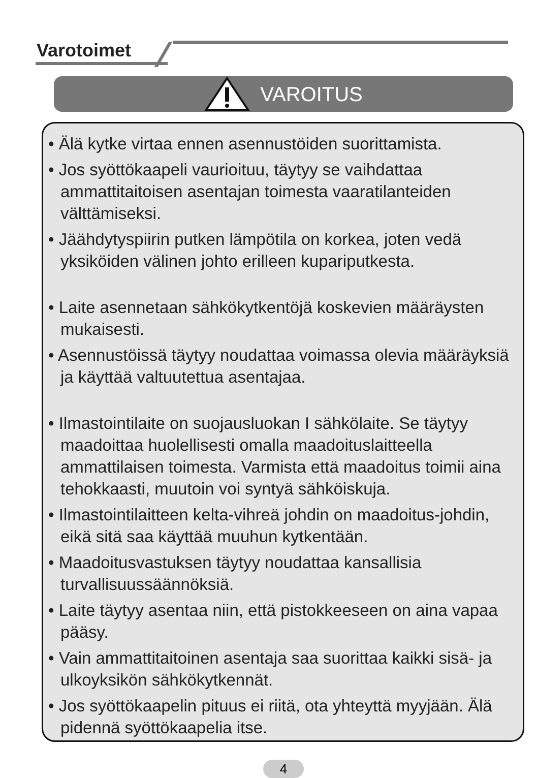Varotoimet
VAROITUS
• Älä kytke virtaa ennen asennustöiden suorittamista.
• Jos syöttökaapeli vaurioituu, täytyy se vaihdattaa ammattitaitoisen asentajan toimesta vaaratilanteiden välttämiseksi.
• Jäähdytyspiirin putken lämpötila on korkea, joten vedä yksiköiden välinen johto erilleen kupariputkesta.
• Laite asennetaan sähkökytkentöjä koskevien määräysten mukaisesti.
• Asennustöissä täytyy noudattaa voimassa olevia määräyksiä ja käyttää valtuutettua asentajaa.
• Ilmastointilaite on suojausluokan I sähkölaite. Se täytyy maadoittaa huolellisesti omalla maadoituslaitteella ammattilaisen toimesta. Varmista että maadoitus toimii aina tehokkaasti, muutoin voi syntyä sähköiskuja.
• Ilmastointilaitteen kelta-vihreä johdin on maadoitus-johdin, eikä sitä saa käyttää muuhun kytkentään.
• Maadoitusvastuksen täytyy noudattaa kansallisia turvallisuussäännöksiä.
• Laite täytyy asentaa niin, että pistokkeeseen on aina vapaa pääsy.
• Vain ammattitaitoinen asentaja saa suorittaa kaikki sisä- ja ulkoyksikön sähkökytkennät.
• Jos syöttökaapelin pituus ei riitä, ota yhteyttä myyjään. Älä pidennä syöttökaapelia itse.
4